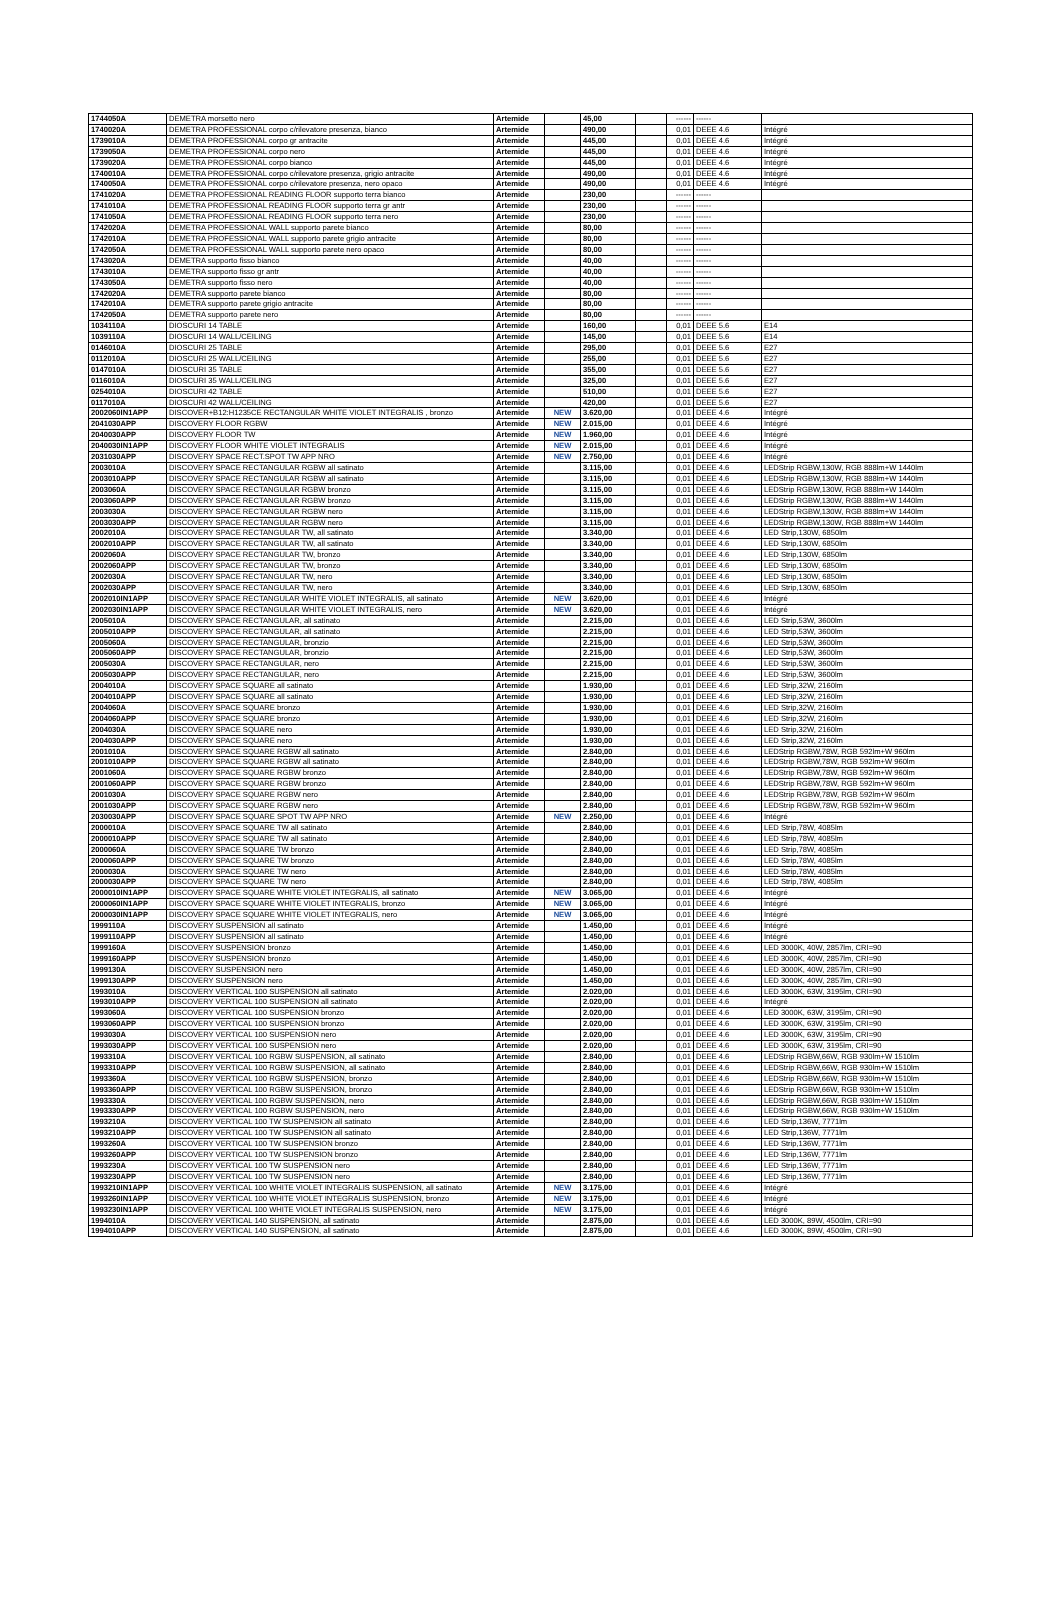| 1744050A | DEMETRA morsetto nero | Artemide | | 45,00 | | ------ | ------ | |
| 1740020A | DEMETRA PROFESSIONAL corpo c/rilevatore presenza, bianco | Artemide | | 490,00 | | 0,01 | DEEE 4.6 | Intégré |
| 1739010A | DEMETRA PROFESSIONAL corpo gr antracite | Artemide | | 445,00 | | 0,01 | DEEE 4.6 | Intégré |
| 1739050A | DEMETRA PROFESSIONAL corpo nero | Artemide | | 445,00 | | 0,01 | DEEE 4.6 | Intégré |
| 1739020A | DEMETRA PROFESSIONAL corpo bianco | Artemide | | 445,00 | | 0,01 | DEEE 4.6 | Intégré |
| 1740010A | DEMETRA PROFESSIONAL corpo c/rilevatore presenza, grigio antracite | Artemide | | 490,00 | | 0,01 | DEEE 4.6 | Intégré |
| 1740050A | DEMETRA PROFESSIONAL corpo c/rilevatore presenza, nero opaco | Artemide | | 490,00 | | 0,01 | DEEE 4.6 | Intégré |
| 1741020A | DEMETRA PROFESSIONAL READING FLOOR supporto terra bianco | Artemide | | 230,00 | | ------ | ------ | |
| 1741010A | DEMETRA PROFESSIONAL READING FLOOR supporto terra gr antr | Artemide | | 230,00 | | ------ | ------ | |
| 1741050A | DEMETRA PROFESSIONAL READING FLOOR supporto terra nero | Artemide | | 230,00 | | ------ | ------ | |
| 1742020A | DEMETRA PROFESSIONAL WALL supporto parete bianco | Artemide | | 80,00 | | ------ | ------ | |
| 1742010A | DEMETRA PROFESSIONAL WALL supporto parete grigio antracite | Artemide | | 80,00 | | ------ | ------ | |
| 1742050A | DEMETRA PROFESSIONAL WALL supporto parete nero opaco | Artemide | | 80,00 | | ------ | ------ | |
| 1743020A | DEMETRA supporto fisso bianco | Artemide | | 40,00 | | ------ | ------ | |
| 1743010A | DEMETRA supporto fisso gr antr | Artemide | | 40,00 | | ------ | ------ | |
| 1743050A | DEMETRA supporto fisso nero | Artemide | | 40,00 | | ------ | ------ | |
| 1742020A | DEMETRA supporto parete bianco | Artemide | | 80,00 | | ------ | ------ | |
| 1742010A | DEMETRA supporto parete grigio antracite | Artemide | | 80,00 | | ------ | ------ | |
| 1742050A | DEMETRA supporto parete nero | Artemide | | 80,00 | | ------ | ------ | |
| 1034110A | DIOSCURI 14 TABLE | Artemide | | 160,00 | | 0,01 | DEEE 5.6 | E14 |
| 1039110A | DIOSCURI 14 WALL/CEILING | Artemide | | 145,00 | | 0,01 | DEEE 5.6 | E14 |
| 0146010A | DIOSCURI 25 TABLE | Artemide | | 295,00 | | 0,01 | DEEE 5.6 | E27 |
| 0112010A | DIOSCURI 25 WALL/CEILING | Artemide | | 255,00 | | 0,01 | DEEE 5.6 | E27 |
| 0147010A | DIOSCURI 35 TABLE | Artemide | | 355,00 | | 0,01 | DEEE 5.6 | E27 |
| 0116010A | DIOSCURI 35 WALL/CEILING | Artemide | | 325,00 | | 0,01 | DEEE 5.6 | E27 |
| 0254010A | DIOSCURI 42 TABLE | Artemide | | 510,00 | | 0,01 | DEEE 5.6 | E27 |
| 0117010A | DIOSCURI 42 WALL/CEILING | Artemide | | 420,00 | | 0,01 | DEEE 5.6 | E27 |
| 2002060IN1APP | DISCOVER+B12:H1235CE RECTANGULAR WHITE VIOLET INTEGRALIS , bronzo | Artemide | NEW | 3.620,00 | | 0,01 | DEEE 4.6 | Intégré |
| 2041030APP | DISCOVERY FLOOR RGBW | Artemide | NEW | 2.015,00 | | 0,01 | DEEE 4.6 | Intégré |
| 2040030APP | DISCOVERY FLOOR TW | Artemide | NEW | 1.960,00 | | 0,01 | DEEE 4.6 | Intégré |
| 2040030IN1APP | DISCOVERY FLOOR WHITE VIOLET INTEGRALIS | Artemide | NEW | 2.015,00 | | 0,01 | DEEE 4.6 | Intégré |
| 2031030APP | DISCOVERY SPACE RECT.SPOT TW APP NRO | Artemide | NEW | 2.750,00 | | 0,01 | DEEE 4.6 | Intégré |
| 2003010A | DISCOVERY SPACE RECTANGULAR RGBW all satinato | Artemide | | 3.115,00 | | 0,01 | DEEE 4.6 | LEDStrip RGBW,130W, RGB 888lm+W 1440lm |
| 2003010APP | DISCOVERY SPACE RECTANGULAR RGBW all satinato | Artemide | | 3.115,00 | | 0,01 | DEEE 4.6 | LEDStrip RGBW,130W, RGB 888lm+W 1440lm |
| 2003060A | DISCOVERY SPACE RECTANGULAR RGBW bronzo | Artemide | | 3.115,00 | | 0,01 | DEEE 4.6 | LEDStrip RGBW,130W, RGB 888lm+W 1440lm |
| 2003060APP | DISCOVERY SPACE RECTANGULAR RGBW bronzo | Artemide | | 3.115,00 | | 0,01 | DEEE 4.6 | LEDStrip RGBW,130W, RGB 888lm+W 1440lm |
| 2003030A | DISCOVERY SPACE RECTANGULAR RGBW nero | Artemide | | 3.115,00 | | 0,01 | DEEE 4.6 | LEDStrip RGBW,130W, RGB 888lm+W 1440lm |
| 2003030APP | DISCOVERY SPACE RECTANGULAR RGBW nero | Artemide | | 3.115,00 | | 0,01 | DEEE 4.6 | LEDStrip RGBW,130W, RGB 888lm+W 1440lm |
| 2002010A | DISCOVERY SPACE RECTANGULAR TW, all satinato | Artemide | | 3.340,00 | | 0,01 | DEEE 4.6 | LED Strip,130W, 6850lm |
| 2002010APP | DISCOVERY SPACE RECTANGULAR TW, all satinato | Artemide | | 3.340,00 | | 0,01 | DEEE 4.6 | LED Strip,130W, 6850lm |
| 2002060A | DISCOVERY SPACE RECTANGULAR TW, bronzo | Artemide | | 3.340,00 | | 0,01 | DEEE 4.6 | LED Strip,130W, 6850lm |
| 2002060APP | DISCOVERY SPACE RECTANGULAR TW, bronzo | Artemide | | 3.340,00 | | 0,01 | DEEE 4.6 | LED Strip,130W, 6850lm |
| 2002030A | DISCOVERY SPACE RECTANGULAR TW, nero | Artemide | | 3.340,00 | | 0,01 | DEEE 4.6 | LED Strip,130W, 6850lm |
| 2002030APP | DISCOVERY SPACE RECTANGULAR TW, nero | Artemide | | 3.340,00 | | 0,01 | DEEE 4.6 | LED Strip,130W, 6850lm |
| 2002010IN1APP | DISCOVERY SPACE RECTANGULAR WHITE VIOLET INTEGRALIS, all satinato | Artemide | NEW | 3.620,00 | | 0,01 | DEEE 4.6 | Intégré |
| 2002030IN1APP | DISCOVERY SPACE RECTANGULAR WHITE VIOLET INTEGRALIS, nero | Artemide | NEW | 3.620,00 | | 0,01 | DEEE 4.6 | Intégré |
| 2005010A | DISCOVERY SPACE RECTANGULAR, all satinato | Artemide | | 2.215,00 | | 0,01 | DEEE 4.6 | LED Strip,53W, 3600lm |
| 2005010APP | DISCOVERY SPACE RECTANGULAR, all satinato | Artemide | | 2.215,00 | | 0,01 | DEEE 4.6 | LED Strip,53W, 3600lm |
| 2005060A | DISCOVERY SPACE RECTANGULAR, bronzio | Artemide | | 2.215,00 | | 0,01 | DEEE 4.6 | LED Strip,53W, 3600lm |
| 2005060APP | DISCOVERY SPACE RECTANGULAR, bronzio | Artemide | | 2.215,00 | | 0,01 | DEEE 4.6 | LED Strip,53W, 3600lm |
| 2005030A | DISCOVERY SPACE RECTANGULAR, nero | Artemide | | 2.215,00 | | 0,01 | DEEE 4.6 | LED Strip,53W, 3600lm |
| 2005030APP | DISCOVERY SPACE RECTANGULAR, nero | Artemide | | 2.215,00 | | 0,01 | DEEE 4.6 | LED Strip,53W, 3600lm |
| 2004010A | DISCOVERY SPACE SQUARE all satinato | Artemide | | 1.930,00 | | 0,01 | DEEE 4.6 | LED Strip,32W, 2160lm |
| 2004010APP | DISCOVERY SPACE SQUARE all satinato | Artemide | | 1.930,00 | | 0,01 | DEEE 4.6 | LED Strip,32W, 2160lm |
| 2004060A | DISCOVERY SPACE SQUARE bronzo | Artemide | | 1.930,00 | | 0,01 | DEEE 4.6 | LED Strip,32W, 2160lm |
| 2004060APP | DISCOVERY SPACE SQUARE bronzo | Artemide | | 1.930,00 | | 0,01 | DEEE 4.6 | LED Strip,32W, 2160lm |
| 2004030A | DISCOVERY SPACE SQUARE nero | Artemide | | 1.930,00 | | 0,01 | DEEE 4.6 | LED Strip,32W, 2160lm |
| 2004030APP | DISCOVERY SPACE SQUARE nero | Artemide | | 1.930,00 | | 0,01 | DEEE 4.6 | LED Strip,32W, 2160lm |
| 2001010A | DISCOVERY SPACE SQUARE RGBW all satinato | Artemide | | 2.840,00 | | 0,01 | DEEE 4.6 | LEDStrip RGBW,78W, RGB 592lm+W 960lm |
| 2001010APP | DISCOVERY SPACE SQUARE RGBW all satinato | Artemide | | 2.840,00 | | 0,01 | DEEE 4.6 | LEDStrip RGBW,78W, RGB 592lm+W 960lm |
| 2001060A | DISCOVERY SPACE SQUARE RGBW bronzo | Artemide | | 2.840,00 | | 0,01 | DEEE 4.6 | LEDStrip RGBW,78W, RGB 592lm+W 960lm |
| 2001060APP | DISCOVERY SPACE SQUARE RGBW bronzo | Artemide | | 2.840,00 | | 0,01 | DEEE 4.6 | LEDStrip RGBW,78W, RGB 592lm+W 960lm |
| 2001030A | DISCOVERY SPACE SQUARE RGBW nero | Artemide | | 2.840,00 | | 0,01 | DEEE 4.6 | LEDStrip RGBW,78W, RGB 592lm+W 960lm |
| 2001030APP | DISCOVERY SPACE SQUARE RGBW nero | Artemide | | 2.840,00 | | 0,01 | DEEE 4.6 | LEDStrip RGBW,78W, RGB 592lm+W 960lm |
| 2030030APP | DISCOVERY SPACE SQUARE SPOT TW APP NRO | Artemide | NEW | 2.250,00 | | 0,01 | DEEE 4.6 | Intégré |
| 2000010A | DISCOVERY SPACE SQUARE TW all satinato | Artemide | | 2.840,00 | | 0,01 | DEEE 4.6 | LED Strip,78W, 4085lm |
| 2000010APP | DISCOVERY SPACE SQUARE TW all satinato | Artemide | | 2.840,00 | | 0,01 | DEEE 4.6 | LED Strip,78W, 4085lm |
| 2000060A | DISCOVERY SPACE SQUARE TW bronzo | Artemide | | 2.840,00 | | 0,01 | DEEE 4.6 | LED Strip,78W, 4085lm |
| 2000060APP | DISCOVERY SPACE SQUARE TW bronzo | Artemide | | 2.840,00 | | 0,01 | DEEE 4.6 | LED Strip,78W, 4085lm |
| 2000030A | DISCOVERY SPACE SQUARE TW nero | Artemide | | 2.840,00 | | 0,01 | DEEE 4.6 | LED Strip,78W, 4085lm |
| 2000030APP | DISCOVERY SPACE SQUARE TW nero | Artemide | | 2.840,00 | | 0,01 | DEEE 4.6 | LED Strip,78W, 4085lm |
| 2000010IN1APP | DISCOVERY SPACE SQUARE WHITE VIOLET INTEGRALIS, all satinato | Artemide | NEW | 3.065,00 | | 0,01 | DEEE 4.6 | Intégré |
| 2000060IN1APP | DISCOVERY SPACE SQUARE WHITE VIOLET INTEGRALIS, bronzo | Artemide | NEW | 3.065,00 | | 0,01 | DEEE 4.6 | Intégré |
| 2000030IN1APP | DISCOVERY SPACE SQUARE WHITE VIOLET INTEGRALIS, nero | Artemide | NEW | 3.065,00 | | 0,01 | DEEE 4.6 | Intégré |
| 1999110A | DISCOVERY SUSPENSION all satinato | Artemide | | 1.450,00 | | 0,01 | DEEE 4.6 | Intégré |
| 1999110APP | DISCOVERY SUSPENSION all satinato | Artemide | | 1.450,00 | | 0,01 | DEEE 4.6 | Intégré |
| 1999160A | DISCOVERY SUSPENSION bronzo | Artemide | | 1.450,00 | | 0,01 | DEEE 4.6 | LED 3000K, 40W, 2857lm, CRI=90 |
| 1999160APP | DISCOVERY SUSPENSION bronzo | Artemide | | 1.450,00 | | 0,01 | DEEE 4.6 | LED 3000K, 40W, 2857lm, CRI=90 |
| 1999130A | DISCOVERY SUSPENSION nero | Artemide | | 1.450,00 | | 0,01 | DEEE 4.6 | LED 3000K, 40W, 2857lm, CRI=90 |
| 1999130APP | DISCOVERY SUSPENSION nero | Artemide | | 1.450,00 | | 0,01 | DEEE 4.6 | LED 3000K, 40W, 2857lm, CRI=90 |
| 1993010A | DISCOVERY VERTICAL 100 SUSPENSION all satinato | Artemide | | 2.020,00 | | 0,01 | DEEE 4.6 | LED 3000K, 63W, 3195lm, CRI=90 |
| 1993010APP | DISCOVERY VERTICAL 100 SUSPENSION all satinato | Artemide | | 2.020,00 | | 0,01 | DEEE 4.6 | Intégré |
| 1993060A | DISCOVERY VERTICAL 100 SUSPENSION bronzo | Artemide | | 2.020,00 | | 0,01 | DEEE 4.6 | LED 3000K, 63W, 3195lm, CRI=90 |
| 1993060APP | DISCOVERY VERTICAL 100 SUSPENSION bronzo | Artemide | | 2.020,00 | | 0,01 | DEEE 4.6 | LED 3000K, 63W, 3195lm, CRI=90 |
| 1993030A | DISCOVERY VERTICAL 100 SUSPENSION nero | Artemide | | 2.020,00 | | 0,01 | DEEE 4.6 | LED 3000K, 63W, 3195lm, CRI=90 |
| 1993030APP | DISCOVERY VERTICAL 100 SUSPENSION nero | Artemide | | 2.020,00 | | 0,01 | DEEE 4.6 | LED 3000K, 63W, 3195lm, CRI=90 |
| 1993310A | DISCOVERY VERTICAL 100 RGBW SUSPENSION, all satinato | Artemide | | 2.840,00 | | 0,01 | DEEE 4.6 | LEDStrip RGBW,66W, RGB 930lm+W 1510lm |
| 1993310APP | DISCOVERY VERTICAL 100 RGBW SUSPENSION, all satinato | Artemide | | 2.840,00 | | 0,01 | DEEE 4.6 | LEDStrip RGBW,66W, RGB 930lm+W 1510lm |
| 1993360A | DISCOVERY VERTICAL 100 RGBW SUSPENSION, bronzo | Artemide | | 2.840,00 | | 0,01 | DEEE 4.6 | LEDStrip RGBW,66W, RGB 930lm+W 1510lm |
| 1993360APP | DISCOVERY VERTICAL 100 RGBW SUSPENSION, bronzo | Artemide | | 2.840,00 | | 0,01 | DEEE 4.6 | LEDStrip RGBW,66W, RGB 930lm+W 1510lm |
| 1993330A | DISCOVERY VERTICAL 100 RGBW SUSPENSION, nero | Artemide | | 2.840,00 | | 0,01 | DEEE 4.6 | LEDStrip RGBW,66W, RGB 930lm+W 1510lm |
| 1993330APP | DISCOVERY VERTICAL 100 RGBW SUSPENSION, nero | Artemide | | 2.840,00 | | 0,01 | DEEE 4.6 | LEDStrip RGBW,66W, RGB 930lm+W 1510lm |
| 1993210A | DISCOVERY VERTICAL 100 TW SUSPENSION all satinato | Artemide | | 2.840,00 | | 0,01 | DEEE 4.6 | LED Strip,136W, 7771lm |
| 1993210APP | DISCOVERY VERTICAL 100 TW SUSPENSION all satinato | Artemide | | 2.840,00 | | 0,01 | DEEE 4.6 | LED Strip,136W, 7771lm |
| 1993260A | DISCOVERY VERTICAL 100 TW SUSPENSION bronzo | Artemide | | 2.840,00 | | 0,01 | DEEE 4.6 | LED Strip,136W, 7771lm |
| 1993260APP | DISCOVERY VERTICAL 100 TW SUSPENSION bronzo | Artemide | | 2.840,00 | | 0,01 | DEEE 4.6 | LED Strip,136W, 7771lm |
| 1993230A | DISCOVERY VERTICAL 100 TW SUSPENSION nero | Artemide | | 2.840,00 | | 0,01 | DEEE 4.6 | LED Strip,136W, 7771lm |
| 1993230APP | DISCOVERY VERTICAL 100 TW SUSPENSION nero | Artemide | | 2.840,00 | | 0,01 | DEEE 4.6 | LED Strip,136W, 7771lm |
| 1993210IN1APP | DISCOVERY VERTICAL 100 WHITE VIOLET INTEGRALIS SUSPENSION, all satinato | Artemide | NEW | 3.175,00 | | 0,01 | DEEE 4.6 | Intégré |
| 1993260IN1APP | DISCOVERY VERTICAL 100 WHITE VIOLET INTEGRALIS SUSPENSION, bronzo | Artemide | NEW | 3.175,00 | | 0,01 | DEEE 4.6 | Intégré |
| 1993230IN1APP | DISCOVERY VERTICAL 100 WHITE VIOLET INTEGRALIS SUSPENSION, nero | Artemide | NEW | 3.175,00 | | 0,01 | DEEE 4.6 | Intégré |
| 1994010A | DISCOVERY VERTICAL 140 SUSPENSION, all satinato | Artemide | | 2.875,00 | | 0,01 | DEEE 4.6 | LED 3000K, 89W, 4500lm, CRI=90 |
| 1994010APP | DISCOVERY VERTICAL 140 SUSPENSION, all satinato | Artemide | | 2.875,00 | | 0,01 | DEEE 4.6 | LED 3000K, 89W, 4500lm, CRI=90 |